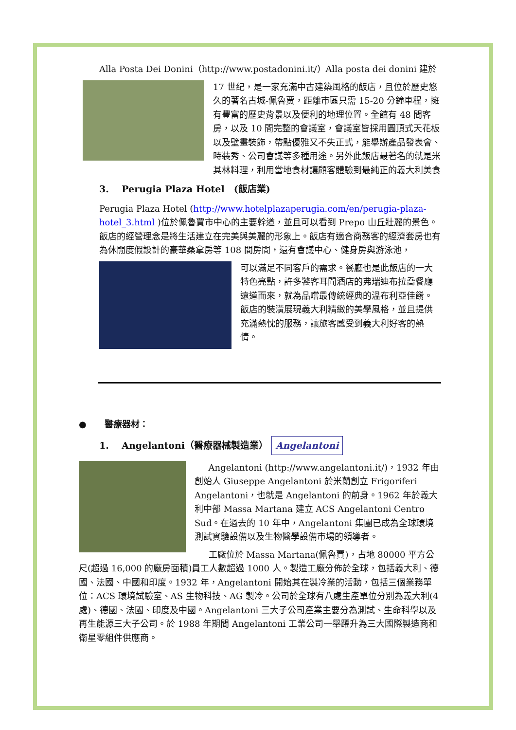Alla Posta Dei Donini（http://www.postadonini.it/）Alla posta dei donini 建於
17 世纪，是一家充滿中古建築風格的飯店，且位於歷史悠久的著名古城-佩魯贾，距離市區只需 15-20 分鐘車程，擁有豐富的歷史背景以及便利的地理位置。全館有 48 間客房，以及 10 間完整的會議室，會議室皆採用圓頂式天花板以及壁畫裝飾，帶點優雅又不失正式，能舉辦產品發表會、時裝秀、公司會議等多種用途。另外此飯店最著名的就是米其林料理，利用當地食材讓顧客體驗到最純正的義大利美食
3. Perugia Plaza Hotel　(飯店業)
Perugia Plaza Hotel (http://www.hotelplazaperugia.com/en/perugia-plaza-hotel_3.html )位於佩魯賈市中心的主要幹道，並且可以看到 Prepo 山丘壯麗的景色。飯店的經營理念是將生活建立在完美與美麗的形象上。飯店有適合商務客的經濟套房也有為休閒度假設計的豪華桑拿房等 108 間房間，還有會議中心、健身房與游泳池，
可以滿足不同客戶的需求。餐廳也是此飯店的一大特色亮點，許多饕客耳聞酒店的弗瑞迪布拉喬餐廳遠道而來，就為品嚐最傳統經典的溫布利亞佳餚。飯店的裝潢展現義大利精緻的美學風格，並且提供充滿熱忱的服務，讓旅客感受到義大利好客的熱情。
● 醫療器材：
1. Angelantoni（醫療器械製造業） Angelantoni
Angelantoni (http://www.angelantoni.it/)，1932 年由創始人 Giuseppe Angelantoni 於米蘭創立 Frigoriferi Angelantoni，也就是 Angelantoni 的前身。1962 年於義大利中部 Massa Martana 建立 ACS Angelantoni Centro Sud。在過去的 10 年中，Angelantoni 集團已成為全球環境測試實驗設備以及生物醫學設備市場的領導者。
工廠位於 Massa Martana(佩魯賈)，占地 80000 平方公尺(超過 16,000 的廠房面積)員工人數超過 1000 人。製造工廠分佈於全球，包括義大利、德國、法國、中國和印度。1932 年，Angelantoni 開始其在製冷業的活動，包括三個業務單位：ACS 環境試驗室、AS 生物科技、AG 製冷。公司於全球有八處生產單位分別為義大利(4 處)、德國、法國、印度及中國。Angelantoni 三大子公司產業主要分為測試、生命科學以及再生能源三大子公司。於 1988 年期間 Angelantoni 工業公司一舉躍升為三大國際製造商和衛星零組件供應商。